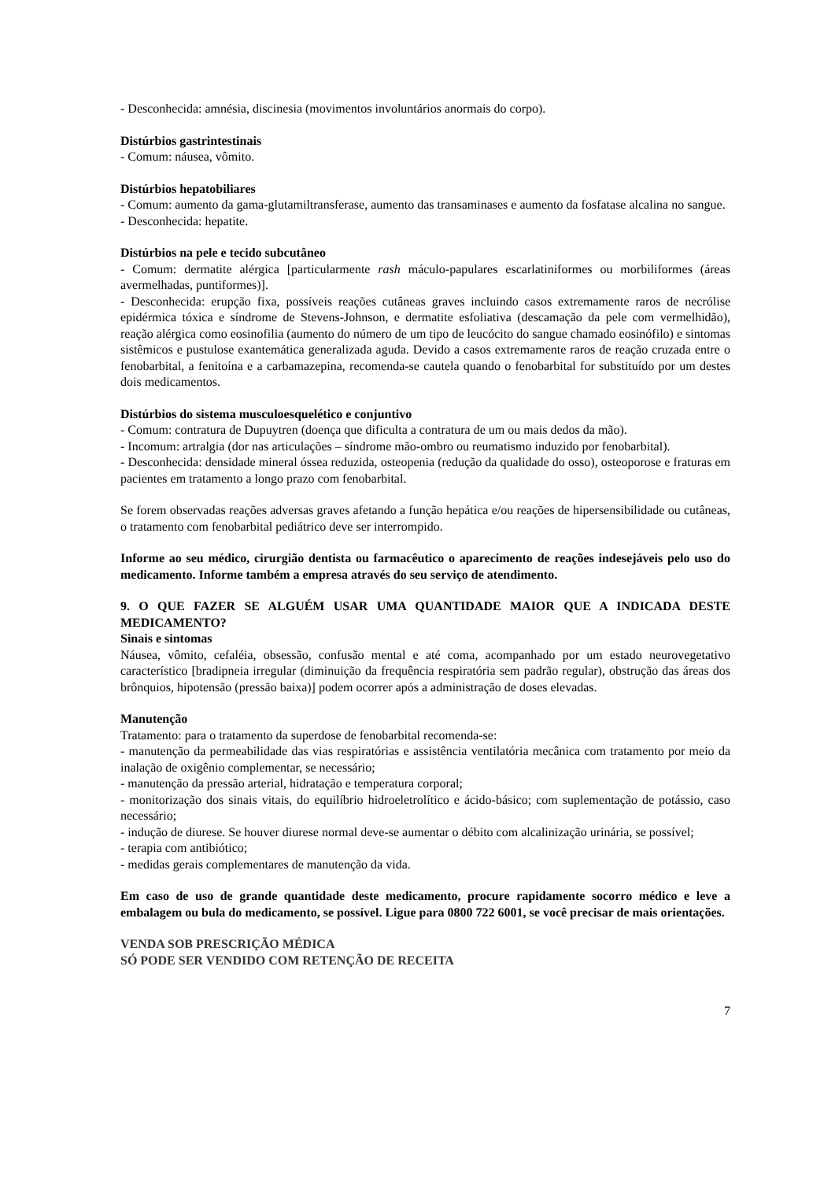- Desconhecida: amnésia, discinesia (movimentos involuntários anormais do corpo).
Distúrbios gastrintestinais
- Comum: náusea, vômito.
Distúrbios hepatobiliares
- Comum: aumento da gama-glutamiltransferase, aumento das transaminases e aumento da fosfatase alcalina no sangue.
- Desconhecida: hepatite.
Distúrbios na pele e tecido subcutâneo
- Comum: dermatite alérgica [particularmente rash máculo-papulares escarlatiniformes ou morbiliformes (áreas avermelhadas, puntiformes)].
- Desconhecida: erupção fixa, possíveis reações cutâneas graves incluindo casos extremamente raros de necrólise epidérmica tóxica e síndrome de Stevens-Johnson, e dermatite esfoliativa (descamação da pele com vermelhidão), reação alérgica como eosinofilia (aumento do número de um tipo de leucócito do sangue chamado eosinófilo) e sintomas sistêmicos e pustulose exantemática generalizada aguda. Devido a casos extremamente raros de reação cruzada entre o fenobarbital, a fenitoína e a carbamazepina, recomenda-se cautela quando o fenobarbital for substituído por um destes dois medicamentos.
Distúrbios do sistema musculoesquelético e conjuntivo
- Comum: contratura de Dupuytren (doença que dificulta a contratura de um ou mais dedos da mão).
- Incomum: artralgia (dor nas articulações – síndrome mão-ombro ou reumatismo induzido por fenobarbital).
- Desconhecida: densidade mineral óssea reduzida, osteopenia (redução da qualidade do osso), osteoporose e fraturas em pacientes em tratamento a longo prazo com fenobarbital.
Se forem observadas reações adversas graves afetando a função hepática e/ou reações de hipersensibilidade ou cutâneas, o tratamento com fenobarbital pediátrico deve ser interrompido.
Informe ao seu médico, cirurgião dentista ou farmacêutico o aparecimento de reações indesejáveis pelo uso do medicamento. Informe também a empresa através do seu serviço de atendimento.
9. O QUE FAZER SE ALGUÉM USAR UMA QUANTIDADE MAIOR QUE A INDICADA DESTE MEDICAMENTO?
Sinais e sintomas
Náusea, vômito, cefaléia, obsessão, confusão mental e até coma, acompanhado por um estado neurovegetativo característico [bradipneia irregular (diminuição da frequência respiratória sem padrão regular), obstrução das áreas dos brônquios, hipotensão (pressão baixa)] podem ocorrer após a administração de doses elevadas.
Manutenção
Tratamento: para o tratamento da superdose de fenobarbital recomenda-se:
- manutenção da permeabilidade das vias respiratórias e assistência ventilatória mecânica com tratamento por meio da inalação de oxigênio complementar, se necessário;
- manutenção da pressão arterial, hidratação e temperatura corporal;
- monitorização dos sinais vitais, do equilíbrio hidroeletrolítico e ácido-básico; com suplementação de potássio, caso necessário;
- indução de diurese. Se houver diurese normal deve-se aumentar o débito com alcalinização urinária, se possível;
- terapia com antibiótico;
- medidas gerais complementares de manutenção da vida.
Em caso de uso de grande quantidade deste medicamento, procure rapidamente socorro médico e leve a embalagem ou bula do medicamento, se possível. Ligue para 0800 722 6001, se você precisar de mais orientações.
VENDA SOB PRESCRIÇÃO MÉDICA
SÓ PODE SER VENDIDO COM RETENÇÃO DE RECEITA
7